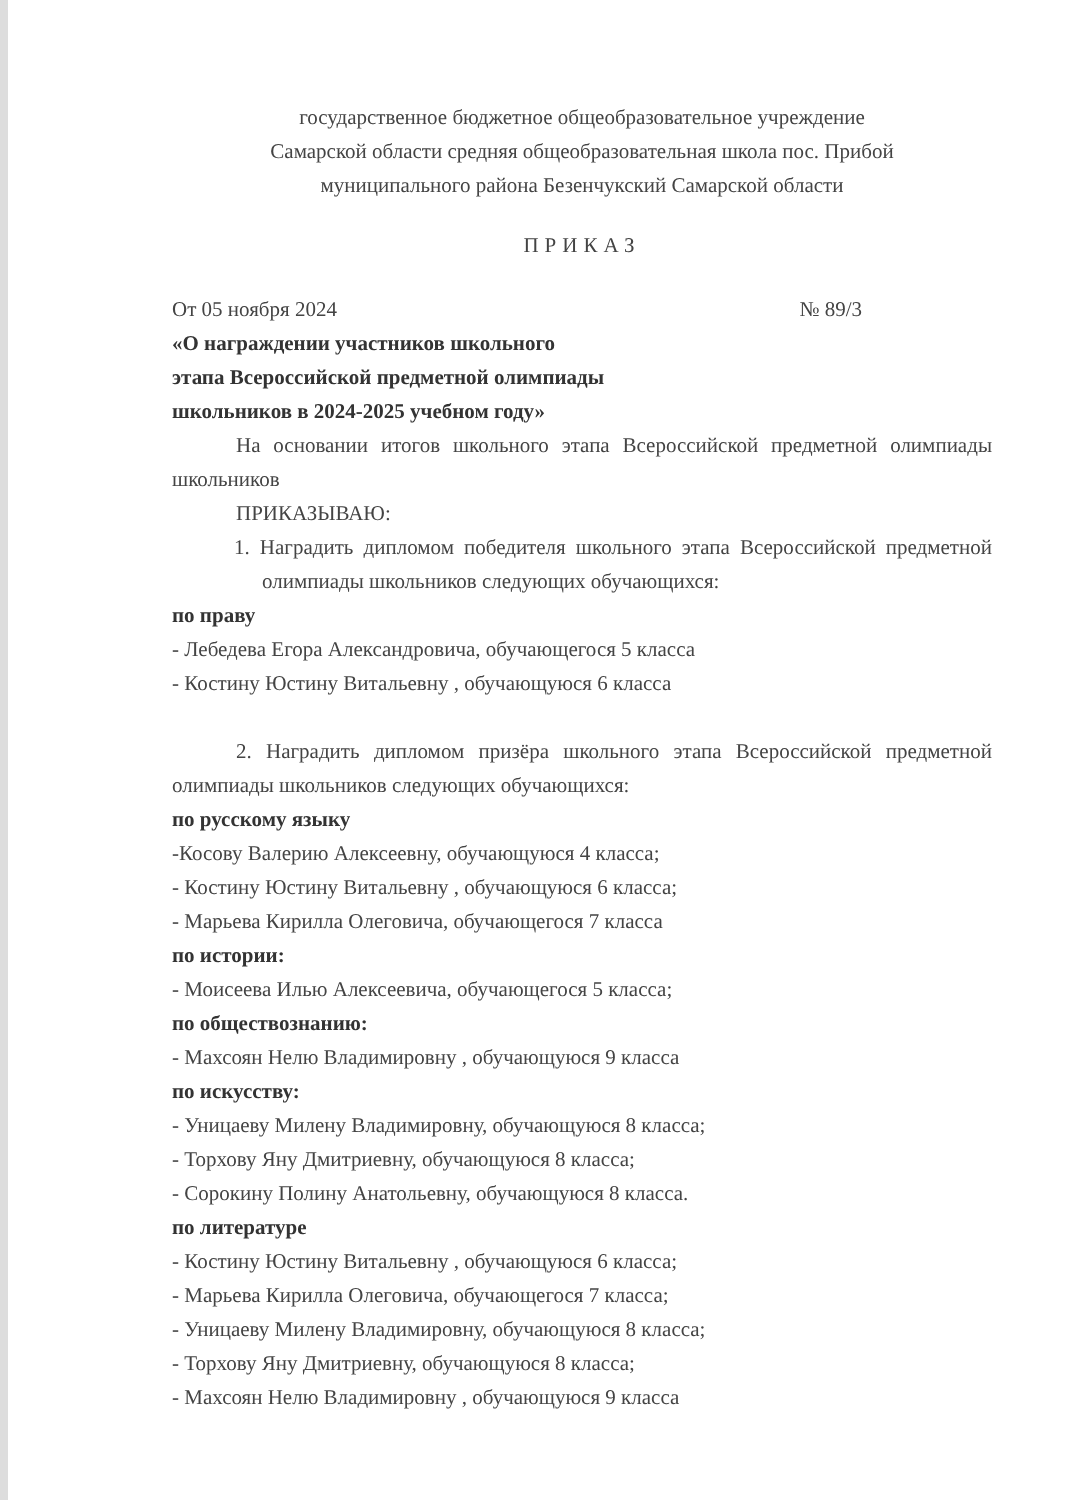государственное бюджетное общеобразовательное учреждение
Самарской области средняя общеобразовательная школа пос. Прибой
муниципального района Безенчукский Самарской области
ПРИКАЗ
От 05 ноября 2024 № 89/3
«О награждении участников школьного
этапа Всероссийской предметной олимпиады
школьников в 2024-2025 учебном году»
На основании итогов школьного этапа Всероссийской предметной олимпиады школьников
ПРИКАЗЫВАЮ:
1. Наградить дипломом победителя школьного этапа Всероссийской предметной олимпиады школьников следующих обучающихся:
по праву
- Лебедева Егора Александровича, обучающегося 5 класса
- Костину Юстину Витальевну , обучающуюся 6 класса
2. Наградить дипломом призёра школьного этапа Всероссийской предметной олимпиады школьников следующих обучающихся:
по русскому языку
-Косову Валерию Алексеевну, обучающуюся 4 класса;
- Костину Юстину Витальевну , обучающуюся 6 класса;
- Марьева Кирилла Олеговича, обучающегося 7 класса
по истории:
- Моисеева Илью Алексеевича, обучающегося 5 класса;
по обществознанию:
- Махсоян Нелю Владимировну , обучающуюся 9 класса
по искусству:
- Уницаеву Милену Владимировну, обучающуюся 8 класса;
- Торхову Яну Дмитриевну, обучающуюся 8 класса;
- Сорокину Полину Анатольевну, обучающуюся 8 класса.
по литературе
- Костину Юстину Витальевну , обучающуюся 6 класса;
- Марьева Кирилла Олеговича, обучающегося 7 класса;
- Уницаеву Милену Владимировну, обучающуюся 8 класса;
- Торхову Яну Дмитриевну, обучающуюся 8 класса;
- Махсоян Нелю Владимировну , обучающуюся 9 класса